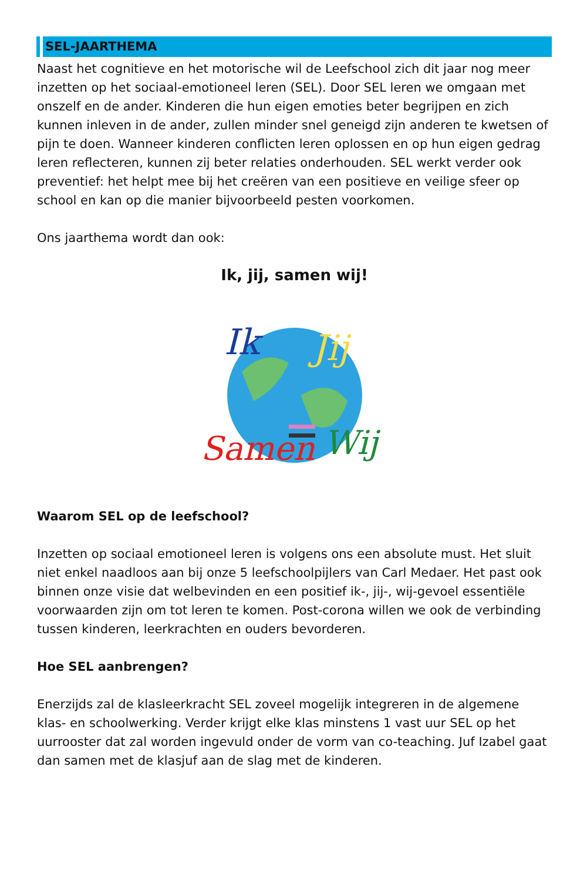SEL-JAARTHEMA
Naast het cognitieve en het motorische wil de Leefschool zich dit jaar nog meer inzetten op het sociaal-emotioneel leren (SEL). Door SEL leren we omgaan met onszelf en de ander. Kinderen die hun eigen emoties beter begrijpen en zich kunnen inleven in de ander, zullen minder snel geneigd zijn anderen te kwetsen of pijn te doen. Wanneer kinderen conflicten leren oplossen en op hun eigen gedrag leren reflecteren, kunnen zij beter relaties onderhouden. SEL werkt verder ook preventief: het helpt mee bij het creëren van een positieve en veilige sfeer op school en kan op die manier bijvoorbeeld pesten voorkomen.
Ons jaarthema wordt dan ook:
Ik, jij, samen wij!
Ik
Jij
Samen
Wij
Waarom SEL op de leefschool?
Inzetten op sociaal emotioneel leren is volgens ons een absolute must. Het sluit niet enkel naadloos aan bij onze 5 leefschoolpijlers van Carl Medaer. Het past ook binnen onze visie dat welbevinden en een positief ik-, jij-, wij-gevoel essentiële voorwaarden zijn om tot leren te komen. Post-corona willen we ook de verbinding tussen kinderen, leerkrachten en ouders bevorderen.
Hoe SEL aanbrengen?
Enerzijds zal de klasleerkracht SEL zoveel mogelijk integreren in de algemene klas- en schoolwerking. Verder krijgt elke klas minstens 1 vast uur SEL op het uurrooster dat zal worden ingevuld onder de vorm van co-teaching. Juf Izabel gaat dan samen met de klasjuf aan de slag met de kinderen.